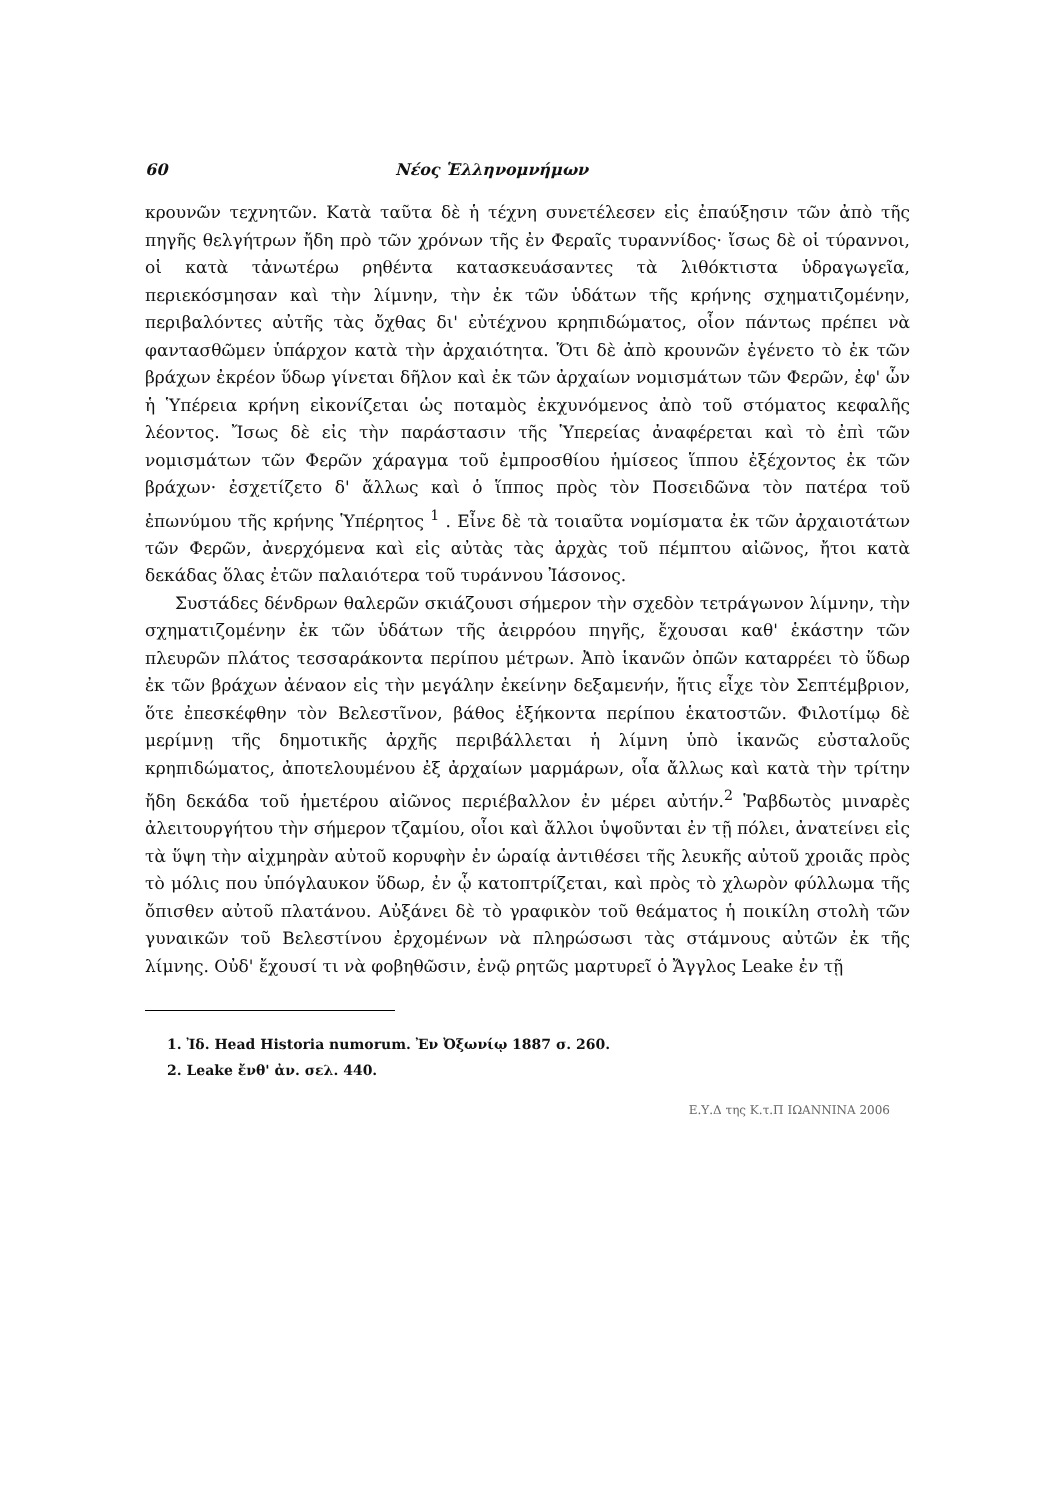60 Νέος Ἑλληνομνήμων
κρουνῶν τεχνητῶν. Κατὰ ταῦτα δὲ ἡ τέχνη συνετέλεσεν εἰς ἐπαύξησιν τῶν ἀπὸ τῆς πηγῆς θελγήτρων ἤδη πρὸ τῶν χρόνων τῆς ἐν Φεραῖς τυραννίδος· ἴσως δὲ οἱ τύραννοι, οἱ κατὰ τἀνωτέρω ρηθέντα κατασκευάσαντες τὰ λιθόκτιστα ὑδραγωγεῖα, περιεκόσμησαν καὶ τὴν λίμνην, τὴν ἐκ τῶν ὑδάτων τῆς κρήνης σχηματιζομένην, περιβαλόντες αὐτῆς τὰς ὄχθας δι' εὐτέχνου κρηπιδώματος, οἷον πάντως πρέπει νὰ φαντασθῶμεν ὑπάρχον κατὰ τὴν ἀρχαιότητα. Ὅτι δὲ ἀπὸ κρουνῶν ἐγένετο τὸ ἐκ τῶν βράχων ἐκρέον ὕδωρ γίνεται δῆλον καὶ ἐκ τῶν ἀρχαίων νομισμάτων τῶν Φερῶν, ἐφ' ὧν ἡ Ὑπέρεια κρήνη εἰκονίζεται ὡς ποταμὸς ἐκχυνόμενος ἀπὸ τοῦ στόματος κεφαλῆς λέοντος. Ἴσως δὲ εἰς τὴν παράστασιν τῆς Ὑπερείας ἀναφέρεται καὶ τὸ ἐπὶ τῶν νομισμάτων τῶν Φερῶν χάραγμα τοῦ ἐμπροσθίου ἡμίσεος ἵππου ἐξέχοντος ἐκ τῶν βράχων· ἐσχετίζετο δ' ἄλλως καὶ ὁ ἵππος πρὸς τὸν Ποσειδῶνα τὸν πατέρα τοῦ ἐπωνύμου τῆς κρήνης Ὑπέρητος <sup>1</sup> . Εἶνε δὲ τὰ τοιαῦτα νομίσματα ἐκ τῶν ἀρχαιοτάτων τῶν Φερῶν, ἀνερχόμενα καὶ εἰς αὐτὰς τὰς ἀρχὰς τοῦ πέμπτου αἰῶνος, ἤτοι κατὰ δεκάδας ὅλας ἐτῶν παλαιότερα τοῦ τυράννου Ἰάσονος.
Συστάδες δένδρων θαλερῶν σκιάζουσι σήμερον τὴν σχεδὸν τετράγωνον λίμνην, τὴν σχηματιζομένην ἐκ τῶν ὑδάτων τῆς ἀειρρόου πηγῆς, ἔχουσαι καθ' ἑκάστην τῶν πλευρῶν πλάτος τεσσαράκοντα περίπου μέτρων. Ἀπὸ ἱκανῶν ὀπῶν καταρρέει τὸ ὕδωρ ἐκ τῶν βράχων ἀέναον εἰς τὴν μεγάλην ἐκείνην δεξαμενήν, ἥτις εἶχε τὸν Σεπτέμβριον, ὅτε ἐπεσκέφθην τὸν Βελεστῖνον, βάθος ἑξήκοντα περίπου ἑκατοστῶν. Φιλοτίμῳ δὲ μερίμνῃ τῆς δημοτικῆς ἀρχῆς περιβάλλεται ἡ λίμνη ὑπὸ ἱκανῶς εὐσταλοῦς κρηπιδώματος, ἀποτελουμένου ἐξ ἀρχαίων μαρμάρων, οἷα ἄλλως καὶ κατὰ τὴν τρίτην ἤδη δεκάδα τοῦ ἡμετέρου αἰῶνος περιέβαλλον ἐν μέρει αὐτήν.<sup>2</sup> Ῥαβδωτὸς μιναρὲς ἀλειτουργήτου τὴν σήμερον τζαμίου, οἷοι καὶ ἄλλοι ὑψοῦνται ἐν τῇ πόλει, ἀνατείνει εἰς τὰ ὕψη τὴν αἰχμηρὰν αὐτοῦ κορυφὴν ἐν ὡραίᾳ ἀντιθέσει τῆς λευκῆς αὐτοῦ χροιᾶς πρὸς τὸ μόλις που ὑπόγλαυκον ὕδωρ, ἐν ᾧ κατοπτρίζεται, καὶ πρὸς τὸ χλωρὸν φύλλωμα τῆς ὄπισθεν αὐτοῦ πλατάνου. Αὐξάνει δὲ τὸ γραφικὸν τοῦ θεάματος ἡ ποικίλη στολὴ τῶν γυναικῶν τοῦ Βελεστίνου ἐρχομένων νὰ πληρώσωσι τὰς στάμνους αὐτῶν ἐκ τῆς λίμνης. Οὐδ' ἔχουσί τι νὰ φοβηθῶσιν, ἐνῷ ρητῶς μαρτυρεῖ ὁ Ἄγγλος Leake ἐν τῇ
1. Ἰδ. Head Historia numorum. Ἐν Ὀξωνίῳ 1887 σ. 260.
2. Leake ἔνθ' ἀν. σελ. 440.
Ε.Υ.Δ της Κ.τ.Π ΙΩΑΝΝΙΝΑ 2006